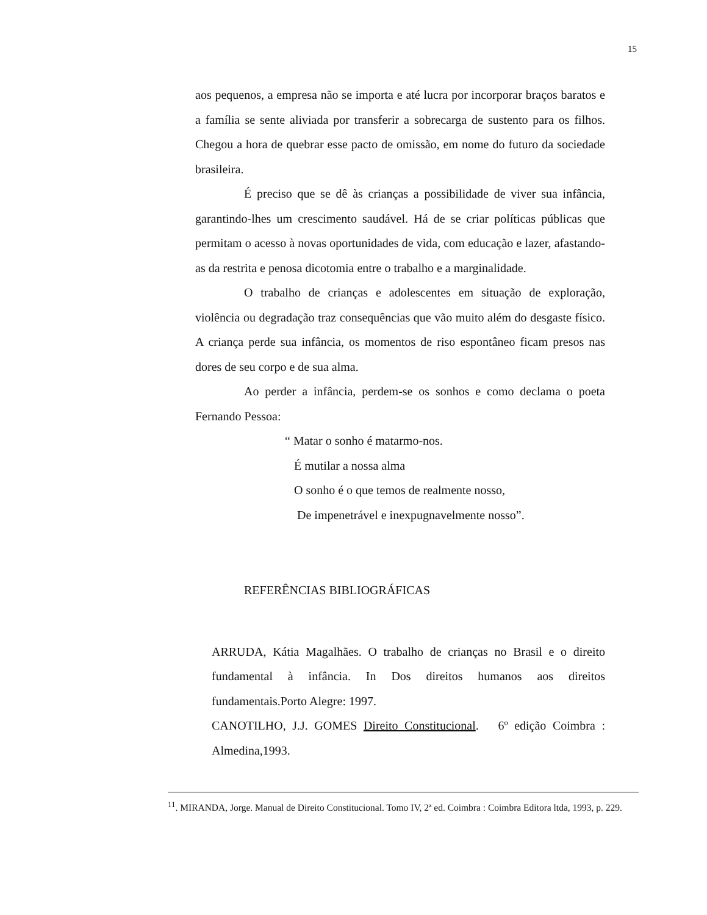15
aos pequenos, a empresa não se importa e até lucra por incorporar braços baratos e a família se sente aliviada por transferir a sobrecarga de sustento para os filhos. Chegou a hora de quebrar esse pacto de omissão, em nome do futuro da sociedade brasileira.
É preciso que se dê às crianças a possibilidade de viver sua infância, garantindo-lhes um crescimento saudável. Há de se criar políticas públicas que permitam o acesso à novas oportunidades de vida, com educação e lazer, afastando-as da restrita e penosa dicotomia entre o trabalho e a marginalidade.
O trabalho de crianças e adolescentes em situação de exploração, violência ou degradação traz consequências que vão muito além do desgaste físico. A criança perde sua infância, os momentos de riso espontâneo ficam presos nas dores de seu corpo e de sua alma.
Ao perder a infância, perdem-se os sonhos e como declama o poeta Fernando Pessoa:
“ Matar o sonho é matarmo-nos.
É mutilar a nossa alma
O sonho é o que temos de realmente nosso,
De impenetrável e inexpugnavelmente nosso”.
REFERÊNCIAS BIBLIOGRÁFICAS
ARRUDA, Kátia Magalhães. O trabalho de crianças no Brasil e o direito fundamental à infância. In Dos direitos humanos aos direitos fundamentais.Porto Alegre: 1997.
CANOTILHO, J.J. GOMES Direito Constitucional. 6º edição Coimbra : Almedina,1993.
<sup>11</sup>. MIRANDA, Jorge. Manual de Direito Constitucional. Tomo IV, 2ª ed. Coimbra : Coimbra Editora ltda, 1993, p. 229.